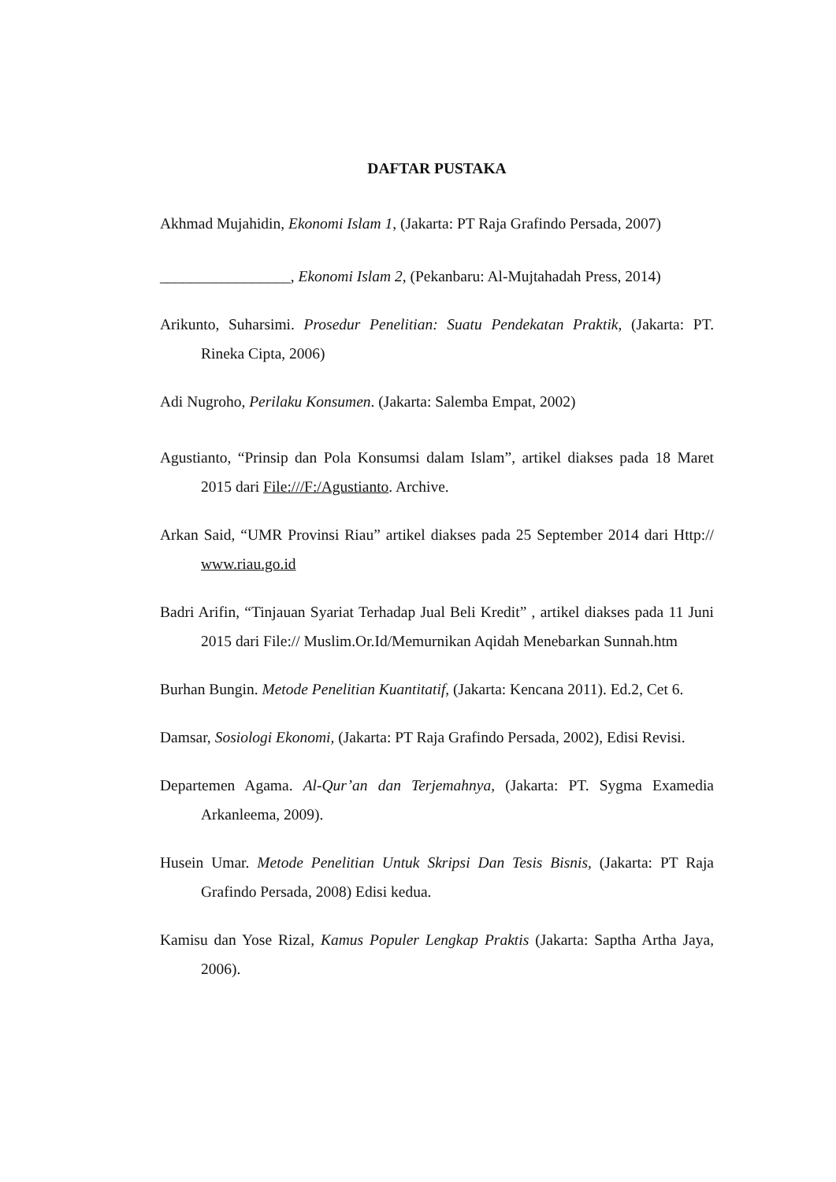DAFTAR PUSTAKA
Akhmad Mujahidin, Ekonomi Islam 1, (Jakarta: PT Raja Grafindo Persada, 2007)
_________________, Ekonomi Islam 2, (Pekanbaru: Al-Mujtahadah Press, 2014)
Arikunto, Suharsimi. Prosedur Penelitian: Suatu Pendekatan Praktik, (Jakarta: PT. Rineka Cipta, 2006)
Adi Nugroho, Perilaku Konsumen. (Jakarta: Salemba Empat, 2002)
Agustianto, “Prinsip dan Pola Konsumsi dalam Islam”, artikel diakses pada 18 Maret 2015 dari File:///F:/Agustianto. Archive.
Arkan Said, “UMR Provinsi Riau” artikel diakses pada 25 September 2014 dari Http:// www.riau.go.id
Badri Arifin, “Tinjauan Syariat Terhadap Jual Beli Kredit” , artikel diakses pada 11 Juni 2015 dari File:// Muslim.Or.Id/Memurnikan Aqidah Menebarkan Sunnah.htm
Burhan Bungin. Metode Penelitian Kuantitatif, (Jakarta: Kencana 2011). Ed.2, Cet 6.
Damsar, Sosiologi Ekonomi, (Jakarta: PT Raja Grafindo Persada, 2002), Edisi Revisi.
Departemen Agama. Al-Qur’an dan Terjemahnya, (Jakarta: PT. Sygma Examedia Arkanleema, 2009).
Husein Umar. Metode Penelitian Untuk Skripsi Dan Tesis Bisnis, (Jakarta: PT Raja Grafindo Persada, 2008) Edisi kedua.
Kamisu dan Yose Rizal, Kamus Populer Lengkap Praktis (Jakarta: Saptha Artha Jaya, 2006).